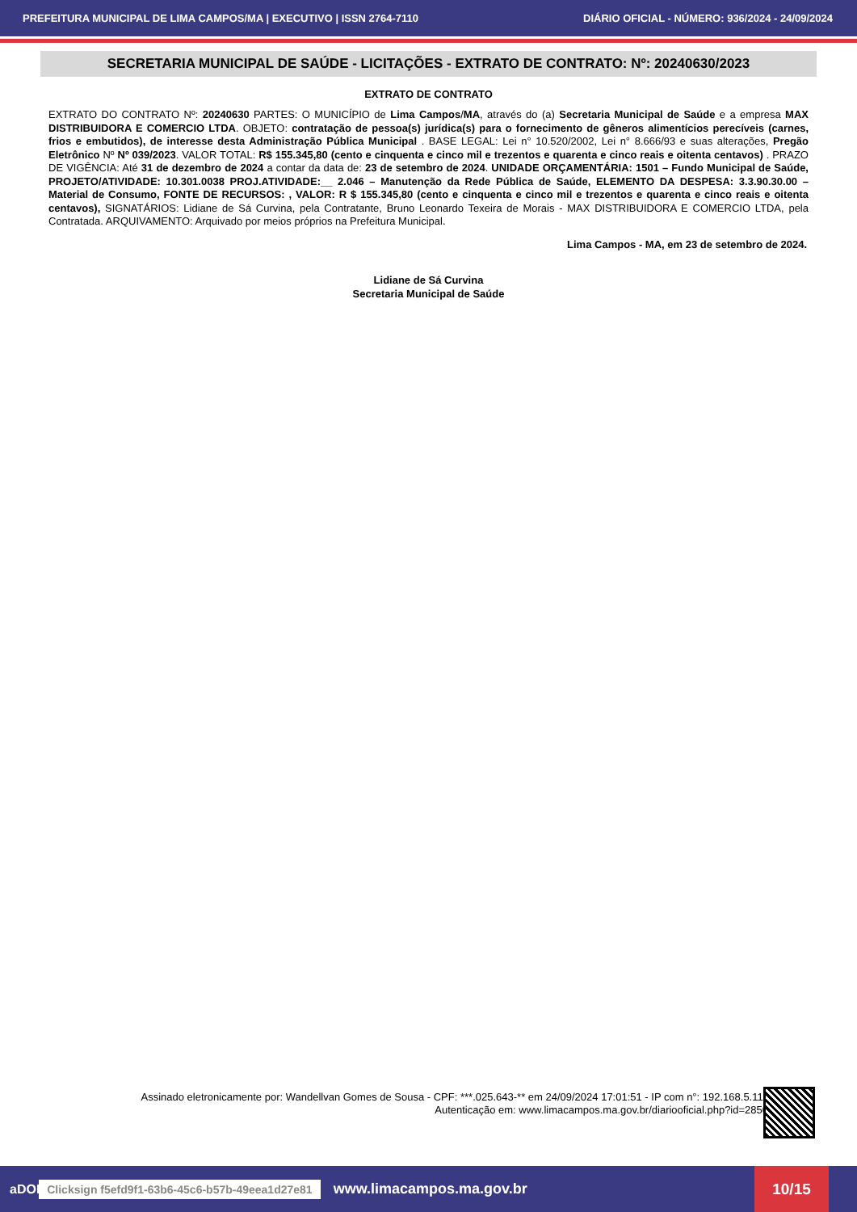PREFEITURA MUNICIPAL DE LIMA CAMPOS/MA | EXECUTIVO | ISSN 2764-7110 DIÁRIO OFICIAL - NÚMERO: 936/2024 - 24/09/2024
SECRETARIA MUNICIPAL DE SAÚDE - LICITAÇÕES - EXTRATO DE CONTRATO: Nº: 20240630/2023
EXTRATO DE CONTRATO
EXTRATO DO CONTRATO Nº: 20240630 PARTES: O MUNICÍPIO de Lima Campos/MA, através do (a) Secretaria Municipal de Saúde e a empresa MAX DISTRIBUIDORA E COMERCIO LTDA. OBJETO: contratação de pessoa(s) jurídica(s) para o fornecimento de gêneros alimentícios perecíveis (carnes, frios e embutidos), de interesse desta Administração Pública Municipal . BASE LEGAL: Lei n° 10.520/2002, Lei n° 8.666/93 e suas alterações, Pregão Eletrônico Nº Nº 039/2023. VALOR TOTAL: R$ 155.345,80 (cento e cinquenta e cinco mil e trezentos e quarenta e cinco reais e oitenta centavos) . PRAZO DE VIGÊNCIA: Até 31 de dezembro de 2024 a contar da data de: 23 de setembro de 2024. UNIDADE ORÇAMENTÁRIA: 1501 – Fundo Municipal de Saúde, PROJETO/ATIVIDADE: 10.301.0038 PROJ.ATIVIDADE:__ 2.046 – Manutenção da Rede Pública de Saúde, ELEMENTO DA DESPESA: 3.3.90.30.00 – Material de Consumo, FONTE DE RECURSOS: , VALOR: R $ 155.345,80 (cento e cinquenta e cinco mil e trezentos e quarenta e cinco reais e oitenta centavos), SIGNATÁRIOS: Lidiane de Sá Curvina, pela Contratante, Bruno Leonardo Texeira de Morais - MAX DISTRIBUIDORA E COMERCIO LTDA, pela Contratada. ARQUIVAMENTO: Arquivado por meios próprios na Prefeitura Municipal.
Lima Campos - MA, em 23 de setembro de 2024.
Lidiane de Sá Curvina
Secretaria Municipal de Saúde
Assinado eletronicamente por: Wandellvan Gomes de Sousa - CPF: ***.025.643-** em 24/09/2024 17:01:51 - IP com n°: 192.168.5.111
Autenticação em: www.limacampos.ma.gov.br/diariooficial.php?id=2850
aDOM Clicksign f5efd9f1-63b6-45c6-b57b-49eea1d27e81 www.limacampos.ma.gov.br 10/15